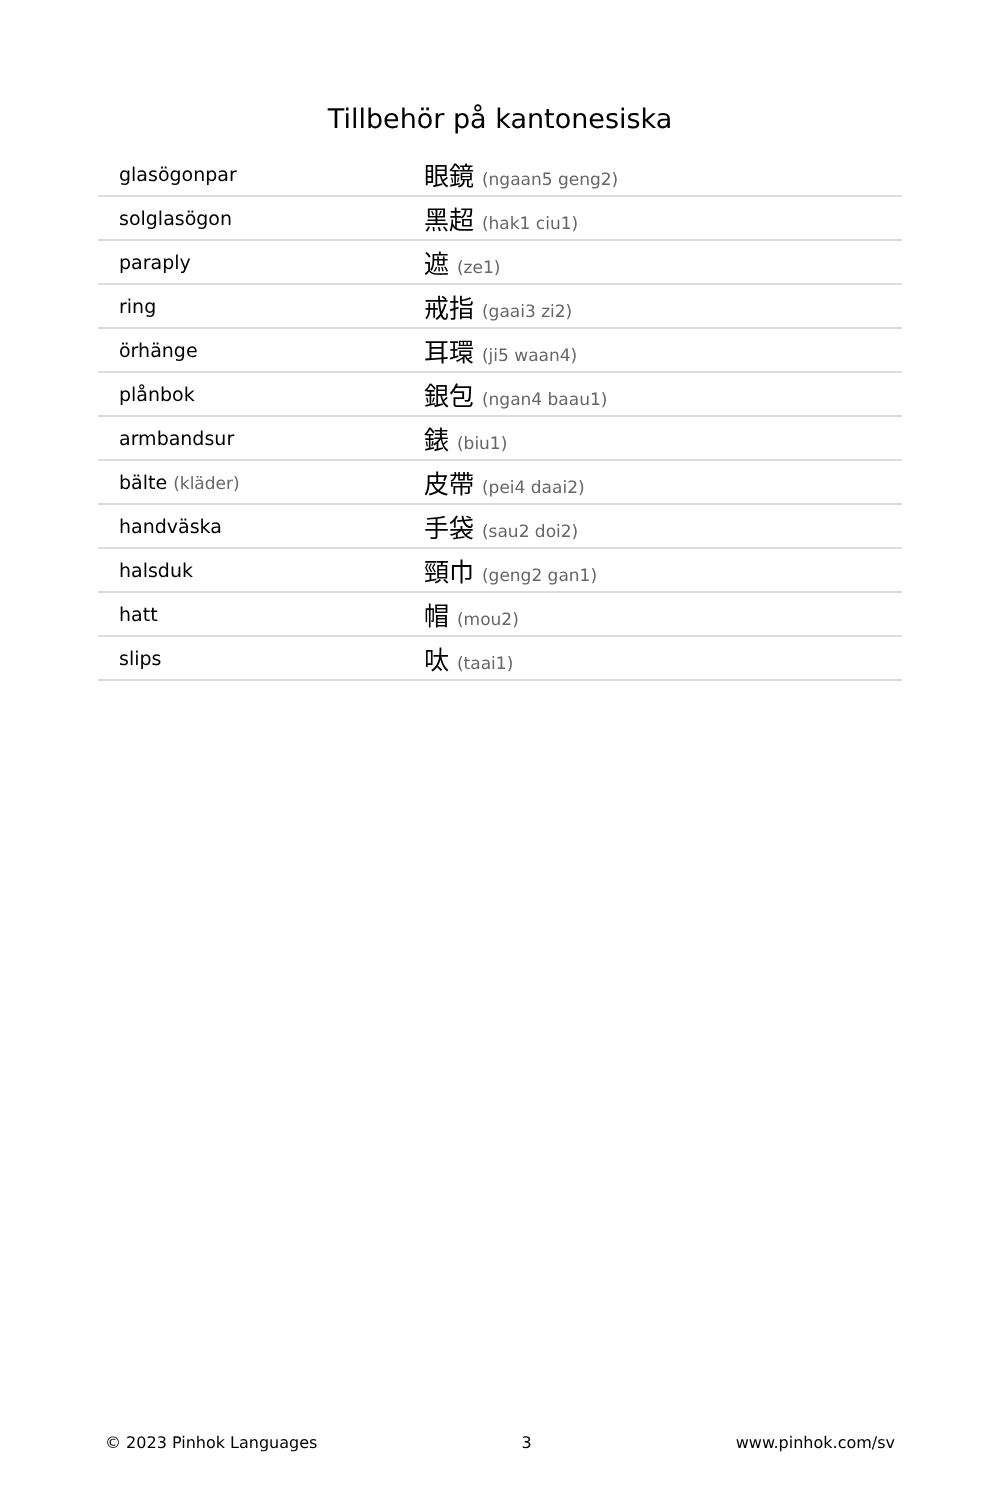Tillbehör på kantonesiska
| glasögonpar | 眼鏡 (ngaan5 geng2) |
| solglasögon | 黑超 (hak1 ciu1) |
| paraply | 遮 (ze1) |
| ring | 戒指 (gaai3 zi2) |
| örhänge | 耳環 (ji5 waan4) |
| plånbok | 銀包 (ngan4 baau1) |
| armbandsur | 錶 (biu1) |
| bälte (kläder) | 皮帶 (pei4 daai2) |
| handväska | 手袋 (sau2 doi2) |
| halsduk | 頸巾 (geng2 gan1) |
| hatt | 帽 (mou2) |
| slips | 呔 (taai1) |
© 2023 Pinhok Languages 3 www.pinhok.com/sv